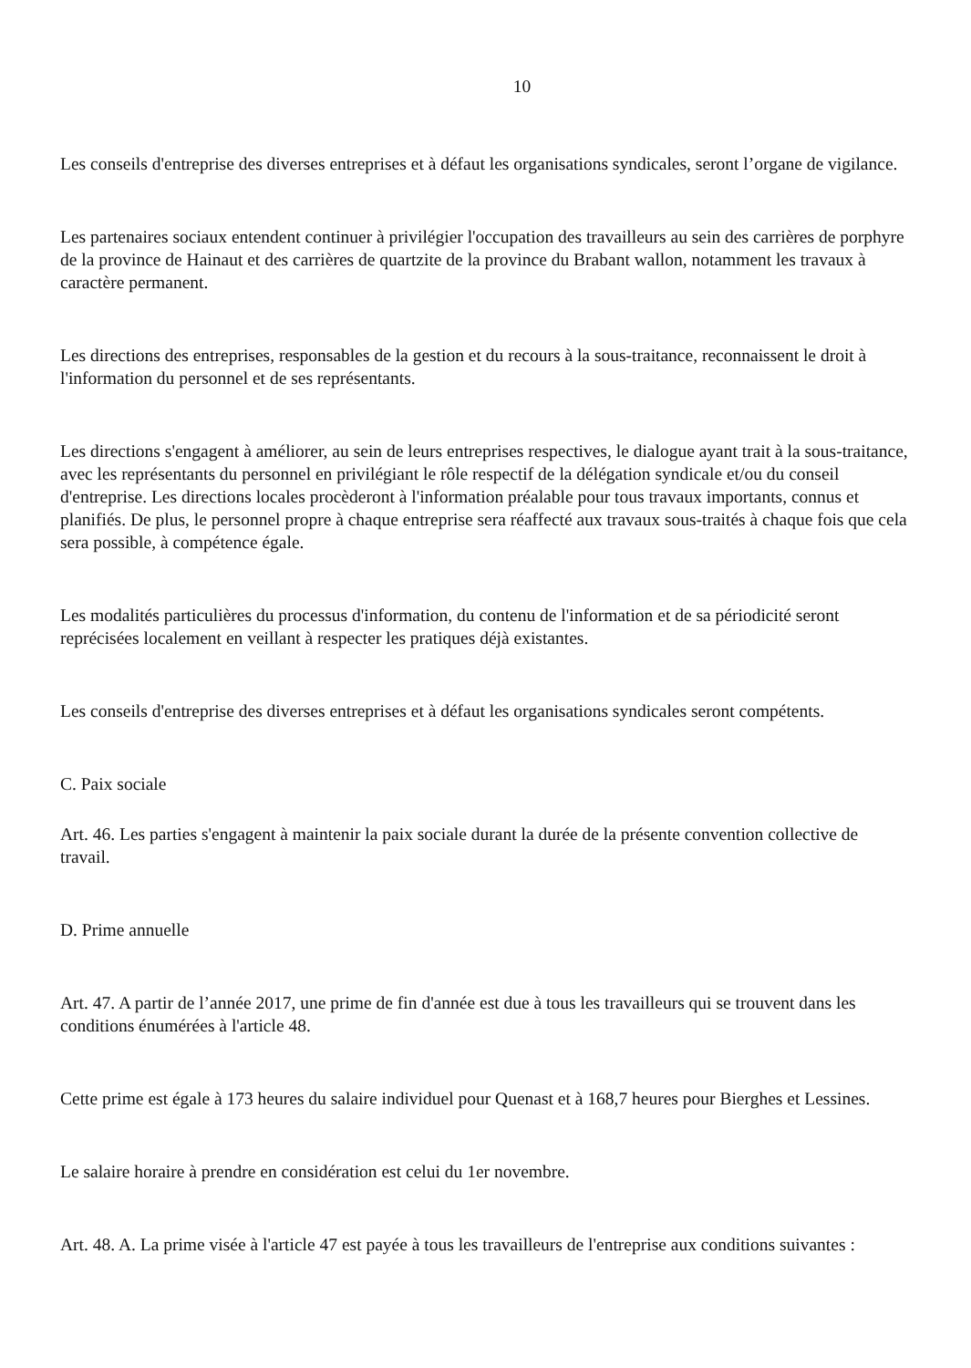10
Les conseils d'entreprise des diverses entreprises et à défaut les organisations syndicales, seront l’organe de vigilance.
Les partenaires sociaux entendent continuer à privilégier l'occupation des travailleurs au sein des carrières de porphyre de la province de Hainaut et des carrières de quartzite de la province du Brabant wallon, notamment les travaux à caractère permanent.
Les directions des entreprises, responsables de la gestion et du recours à la sous-traitance, reconnaissent le droit à l'information du personnel et de ses représentants.
Les directions s'engagent à améliorer, au sein de leurs entreprises respectives, le dialogue ayant trait à la sous-traitance, avec les représentants du personnel en privilégiant le rôle respectif de la délégation syndicale et/ou du conseil d'entreprise. Les directions locales procèderont à l'information préalable pour tous travaux importants, connus et planifiés. De plus, le personnel propre à chaque entreprise sera réaffecté aux travaux sous-traités à chaque fois que cela sera possible, à compétence égale.
Les modalités particulières du processus d'information, du contenu de l'information et de sa périodicité seront reprécisées localement en veillant à respecter les pratiques déjà existantes.
Les conseils d'entreprise des diverses entreprises et à défaut les organisations syndicales seront compétents.
C. Paix sociale
Art. 46. Les parties s'engagent à maintenir la paix sociale durant la durée de la présente convention collective de travail.
D. Prime annuelle
Art. 47. A partir de l’année 2017, une prime de fin d'année est due à tous les travailleurs qui se trouvent dans les conditions énumérées à l'article 48.
Cette prime est égale à 173 heures du salaire individuel pour Quenast et à 168,7 heures pour Bierghes et Lessines.
Le salaire horaire à prendre en considération est celui du 1er novembre.
Art. 48. A. La prime visée à l'article 47 est payée à tous les travailleurs de l'entreprise aux conditions suivantes :